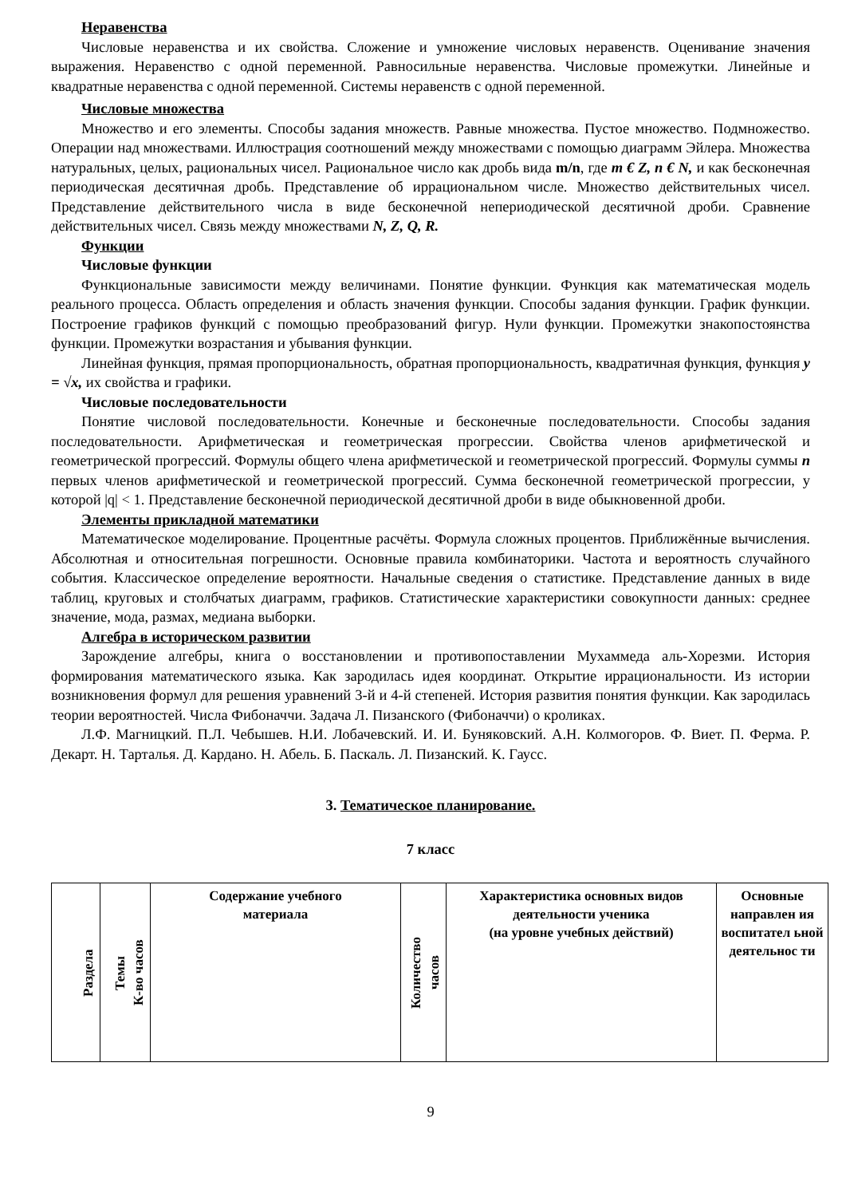Неравенства
Числовые неравенства и их свойства. Сложение и умножение числовых неравенств. Оценивание значения выражения. Неравенство с одной переменной. Равносильные неравенства. Числовые промежутки. Линейные и квадратные неравенства с одной переменной. Системы неравенств с одной переменной.
Числовые множества
Множество и его элементы. Способы задания множеств. Равные множества. Пустое множество. Подмножество. Операции над множествами. Иллюстрация соотношений между множествами с помощью диаграмм Эйлера. Множества натуральных, целых, рациональных чисел. Рациональное число как дробь вида m/n, где m € Z, n € N, и как бесконечная периодическая десятичная дробь. Представление об иррациональном числе. Множество действительных чисел. Представление действительного числа в виде бесконечной непериодической десятичной дроби. Сравнение действительных чисел. Связь между множествами N, Z, Q, R.
Функции
Числовые функции
Функциональные зависимости между величинами. Понятие функции. Функция как математическая модель реального процесса. Область определения и область значения функции. Способы задания функции. График функции. Построение графиков функций с помощью преобразований фигур. Нули функции. Промежутки знакопостоянства функции. Промежутки возрастания и убывания функции.
Линейная функция, прямая пропорциональность, обратная пропорциональность, квадратичная функция, функция y = √x, их свойства и графики.
Числовые последовательности
Понятие числовой последовательности. Конечные и бесконечные последовательности. Способы задания последовательности. Арифметическая и геометрическая прогрессии. Свойства членов арифметической и геометрической прогрессий. Формулы общего члена арифметической и геометрической прогрессий. Формулы суммы n первых членов арифметической и геометрической прогрессий. Сумма бесконечной геометрической прогрессии, у которой |q| < 1. Представление бесконечной периодической десятичной дроби в виде обыкновенной дроби.
Элементы прикладной математики
Математическое моделирование. Процентные расчёты. Формула сложных процентов. Приближённые вычисления. Абсолютная и относительная погрешности. Основные правила комбинаторики. Частота и вероятность случайного события. Классическое определение вероятности. Начальные сведения о статистике. Представление данных в виде таблиц, круговых и столбчатых диаграмм, графиков. Статистические характеристики совокупности данных: среднее значение, мода, размах, медиана выборки.
Алгебра в историческом развитии
Зарождение алгебры, книга о восстановлении и противопоставлении Мухаммеда аль-Хорезми. История формирования математического языка. Как зародилась идея координат. Открытие иррациональности. Из истории возникновения формул для решения уравнений 3-й и 4-й степеней. История развития понятия функции. Как зародилась теории вероятностей. Числа Фибоначчи. Задача Л. Пизанского (Фибоначчи) о кроликах.
Л.Ф. Магницкий. П.Л. Чебышев. Н.И. Лобачевский. И. И. Буняковский. А.Н. Колмогоров. Ф. Виет. П. Ферма. Р. Декарт. Н. Тарталья. Д. Кардано. Н. Абель. Б. Паскаль. Л. Пизанский. К. Гаусс.
3. Тематическое планирование.
7 класс
| Раздела | Темы К-во часов | Содержание учебного материала | Количество часов | Характеристика основных видов деятельности ученика (на уровне учебных действий) | Основные направлен ия воспитател ьной деятельнос ти |
| --- | --- | --- | --- | --- | --- |
9